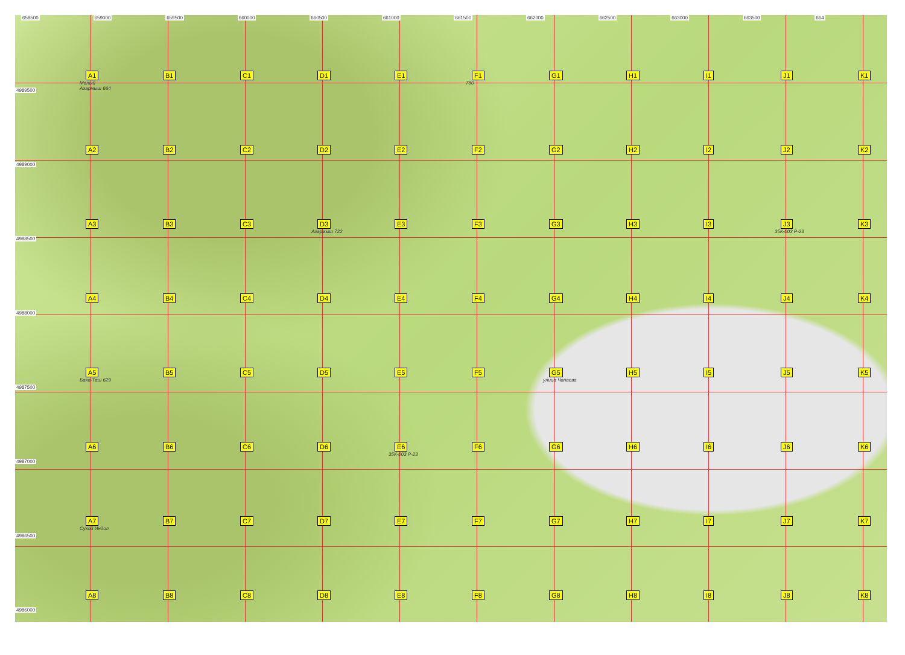658500 659000 659500 660000 660500 661000 661500 662000 662500 663000 663500 664
4989500
A1
Малый Агармыш 664
B1 C1 D1 E1 F1
780
G1 H1 I1 J1 K1
4989000
A2 B2 C2 D2 E2 F2 G2 H2 I2 J2 K2
4988500
A3 B3 C3 D3
Агармыш 722
E3 F3 G3 H3 I3 J3
35К-003 Р-23
K3
4988000
A4 B4 C4 D4 E4 F4 G4 H4 I4 J4 K4
4987500
A5
Бака-Таш 629
B5 C5 D5 E5 F5 G5
улица Чапаева
H5 I5 J5 K5
4987000
A6 B6 C6 D6 E6
35К-003 Р-23
F6 G6 H6 I6 J6 K6
4986500
A7
Сухой Индол
B7 C7 D7 E7 F7 G7 H7 I7 J7 K7
4986000
A8 B8 C8 D8 E8 F8 G8 H8 I8 J8 K8